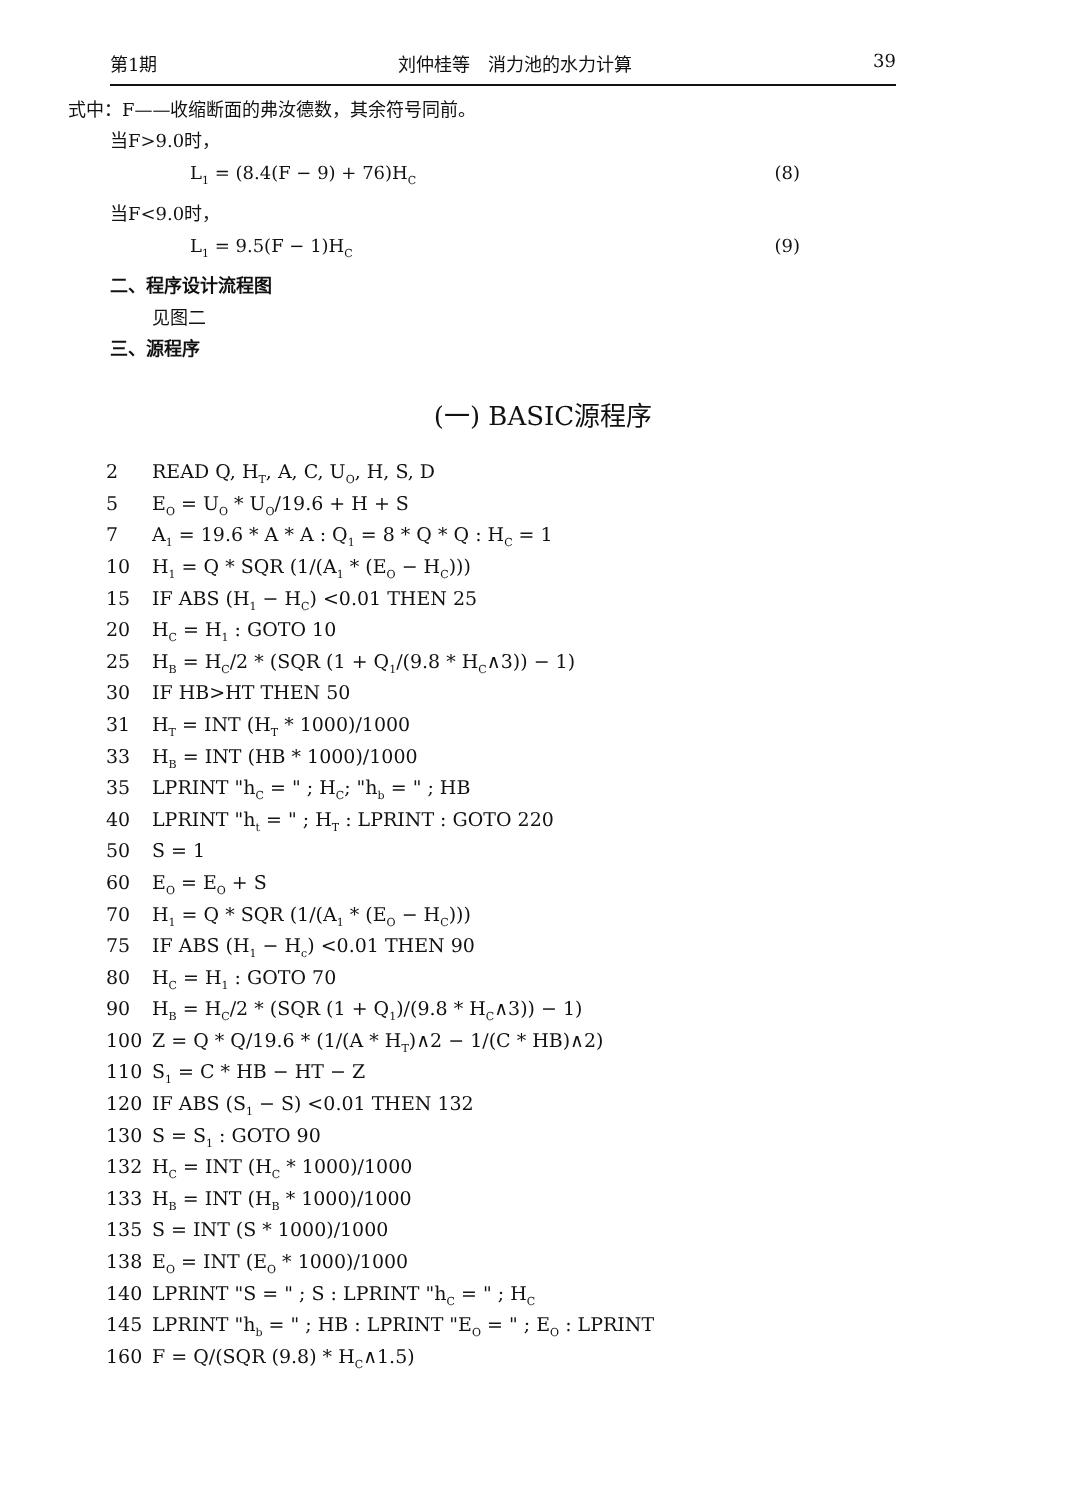第1期 刘仲桂等　消力池的水力计算 39
式中：F——收缩断面的弗汝德数，其余符号同前。
当F>9.0时，
L<sub>1</sub> = (8.4(F − 9) + 76)H<sub>C</sub> (8)
当F<9.0时，
L<sub>1</sub> = 9.5(F − 1)H<sub>C</sub> (9)
二、程序设计流程图
见图二
三、源程序
(一) BASIC源程序
2 READ Q, H<sub>T</sub>, A, C, U<sub>O</sub>, H, S, D
5 E<sub>O</sub> = U<sub>O</sub> * U<sub>O</sub>/19.6 + H + S
7 A<sub>1</sub> = 19.6 * A * A : Q<sub>1</sub> = 8 * Q * Q : H<sub>C</sub> = 1
10 H<sub>1</sub> = Q * SQR (1/(A<sub>1</sub> * (E<sub>O</sub> − H<sub>C</sub>)))
15 IF ABS (H<sub>1</sub> − H<sub>C</sub>) <0.01 THEN 25
20 H<sub>C</sub> = H<sub>1</sub> : GOTO 10
25 H<sub>B</sub> = H<sub>C</sub>/2 * (SQR (1 + Q<sub>1</sub>/(9.8 * H<sub>C</sub>∧3)) − 1)
30 IF HB>HT THEN 50
31 H<sub>T</sub> = INT (H<sub>T</sub> * 1000)/1000
33 H<sub>B</sub> = INT (HB * 1000)/1000
35 LPRINT "h<sub>C</sub> = " ; H<sub>C</sub>; "h<sub>b</sub> = " ; HB
40 LPRINT "h<sub>t</sub> = " ; H<sub>T</sub> : LPRINT : GOTO 220
50 S = 1
60 E<sub>O</sub> = E<sub>O</sub> + S
70 H<sub>1</sub> = Q * SQR (1/(A<sub>1</sub> * (E<sub>O</sub> − H<sub>C</sub>)))
75 IF ABS (H<sub>1</sub> − H<sub>c</sub>) <0.01 THEN 90
80 H<sub>C</sub> = H<sub>1</sub> : GOTO 70
90 H<sub>B</sub> = H<sub>C</sub>/2 * (SQR (1 + Q<sub>1</sub>)/(9.8 * H<sub>C</sub>∧3)) − 1)
100 Z = Q * Q/19.6 * (1/(A * H<sub>T</sub>)∧2 − 1/(C * HB)∧2)
110 S<sub>1</sub> = C * HB − HT − Z
120 IF ABS (S<sub>1</sub> − S) <0.01 THEN 132
130 S = S<sub>1</sub> : GOTO 90
132 H<sub>C</sub> = INT (H<sub>C</sub> * 1000)/1000
133 H<sub>B</sub> = INT (H<sub>B</sub> * 1000)/1000
135 S = INT (S * 1000)/1000
138 E<sub>O</sub> = INT (E<sub>O</sub> * 1000)/1000
140 LPRINT "S = " ; S : LPRINT "h<sub>C</sub> = " ; H<sub>C</sub>
145 LPRINT "h<sub>b</sub> = " ; HB : LPRINT "E<sub>O</sub> = " ; E<sub>O</sub> : LPRINT
160 F = Q/(SQR (9.8) * H<sub>C</sub>∧1.5)